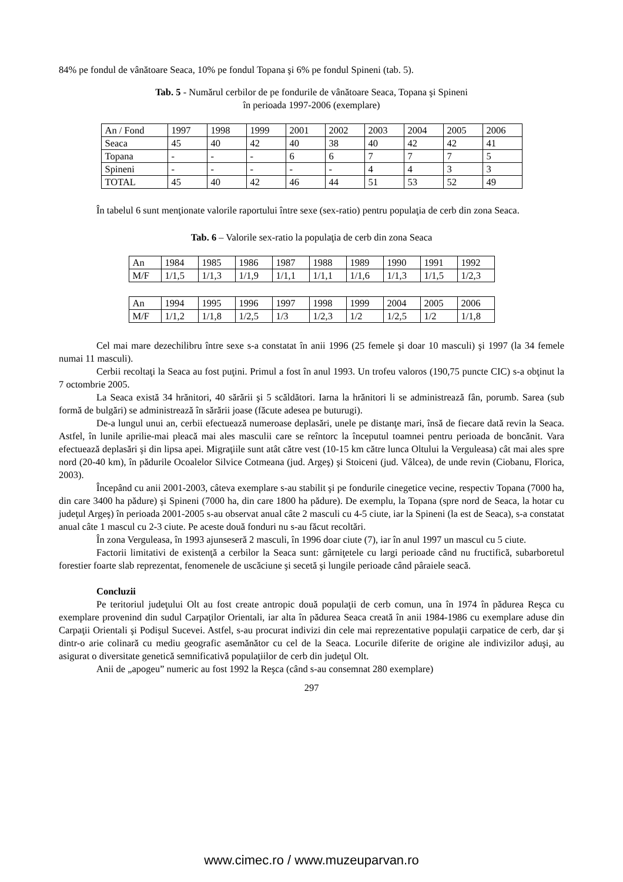84% pe fondul de vânătoare Seaca, 10% pe fondul Topana şi 6% pe fondul Spineni (tab. 5).
Tab. 5 - Numărul cerbilor de pe fondurile de vânătoare Seaca, Topana şi Spineni
în perioada 1997-2006 (exemplare)
| An / Fond | 1997 | 1998 | 1999 | 2001 | 2002 | 2003 | 2004 | 2005 | 2006 |
| Seaca | 45 | 40 | 42 | 40 | 38 | 40 | 42 | 42 | 41 |
| Topana | - | - | - | 6 | 6 | 7 | 7 | 7 | 5 |
| Spineni | - | - | - | - | - | 4 | 4 | 3 | 3 |
| TOTAL | 45 | 40 | 42 | 46 | 44 | 51 | 53 | 52 | 49 |
În tabelul 6 sunt menţionate valorile raportului între sexe (sex-ratio) pentru populaţia de cerb din zona Seaca.
Tab. 6 – Valorile sex-ratio la populaţia de cerb din zona Seaca
| An | 1984 | 1985 | 1986 | 1987 | 1988 | 1989 | 1990 | 1991 | 1992 |
| M/F | 1/1,5 | 1/1,3 | 1/1,9 | 1/1,1 | 1/1,1 | 1/1,6 | 1/1,3 | 1/1,5 | 1/2,3 |
| An | 1994 | 1995 | 1996 | 1997 | 1998 | 1999 | 2004 | 2005 | 2006 |
| M/F | 1/1,2 | 1/1,8 | 1/2,5 | 1/3 | 1/2,3 | 1/2 | 1/2,5 | 1/2 | 1/1,8 |
Cel mai mare dezechilibru între sexe s-a constatat în anii 1996 (25 femele şi doar 10 masculi) şi 1997 (la 34 femele numai 11 masculi).
Cerbii recoltaţi la Seaca au fost puţini. Primul a fost în anul 1993. Un trofeu valoros (190,75 puncte CIC) s-a obţinut la 7 octombrie 2005.
La Seaca există 34 hrănitori, 40 sărării şi 5 scăldători. Iarna la hrănitori li se administrează fân, porumb. Sarea (sub formă de bulgări) se administrează în sărării joase (făcute adesea pe buturugi).
De-a lungul unui an, cerbii efectuează numeroase deplasări, unele pe distanţe mari, însă de fiecare dată revin la Seaca. Astfel, în lunile aprilie-mai pleacă mai ales masculii care se reîntorc la începutul toamnei pentru perioada de boncănit. Vara efectuează deplasări şi din lipsa apei. Migraţiile sunt atât către vest (10-15 km către lunca Oltului la Verguleasa) cât mai ales spre nord (20-40 km), în pădurile Ocoalelor Silvice Cotmeana (jud. Argeş) şi Stoiceni (jud. Vâlcea), de unde revin (Ciobanu, Florica, 2003).
Începând cu anii 2001-2003, câteva exemplare s-au stabilit şi pe fondurile cinegetice vecine, respectiv Topana (7000 ha, din care 3400 ha pădure) şi Spineni (7000 ha, din care 1800 ha pădure). De exemplu, la Topana (spre nord de Seaca, la hotar cu judeţul Argeş) în perioada 2001-2005 s-au observat anual câte 2 masculi cu 4-5 ciute, iar la Spineni (la est de Seaca), s-a constatat anual câte 1 mascul cu 2-3 ciute. Pe aceste două fonduri nu s-au făcut recoltări.
În zona Verguleasa, în 1993 ajunseseră 2 masculi, în 1996 doar ciute (7), iar în anul 1997 un mascul cu 5 ciute.
Factorii limitativi de existenţă a cerbilor la Seaca sunt: gârniţetele cu largi perioade când nu fructifică, subarboretul forestier foarte slab reprezentat, fenomenele de uscăciune şi secetă şi lungile perioade când pâraiele seacă.
Concluzii
Pe teritoriul judeţului Olt au fost create antropic două populaţii de cerb comun, una în 1974 în pădurea Reşca cu exemplare provenind din sudul Carpaţilor Orientali, iar alta în pădurea Seaca creată în anii 1984-1986 cu exemplare aduse din Carpaţii Orientali şi Podişul Sucevei. Astfel, s-au procurat indivizi din cele mai reprezentative populaţii carpatice de cerb, dar şi dintr-o arie colinară cu mediu geografic asemănător cu cel de la Seaca. Locurile diferite de origine ale indivizilor aduşi, au asigurat o diversitate genetică semnificativă populaţiilor de cerb din judeţul Olt.
Anii de „apogeu” numeric au fost 1992 la Reşca (când s-au consemnat 280 exemplare)
297
www.cimec.ro / www.muzeuparvan.ro